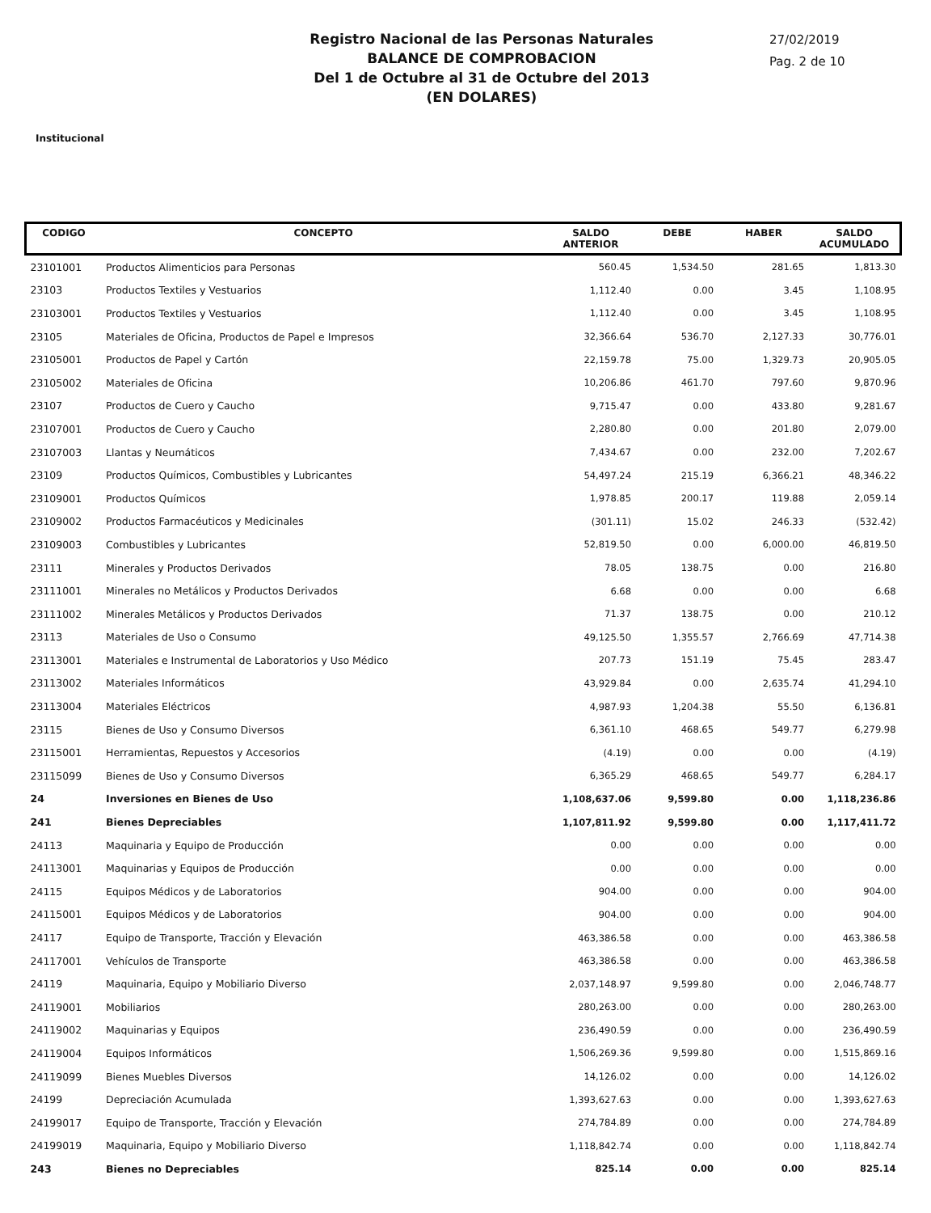Registro Nacional de las Personas Naturales
BALANCE DE COMPROBACION
Del 1 de Octubre al 31 de Octubre del 2013
(EN DOLARES)
27/02/2019
Pag. 2 de 10
Institucional
| CODIGO | CONCEPTO | SALDO ANTERIOR | DEBE | HABER | SALDO ACUMULADO |
| --- | --- | --- | --- | --- | --- |
| 23101001 | Productos Alimenticios para Personas | 560.45 | 1,534.50 | 281.65 | 1,813.30 |
| 23103 | Productos Textiles y Vestuarios | 1,112.40 | 0.00 | 3.45 | 1,108.95 |
| 23103001 | Productos Textiles y Vestuarios | 1,112.40 | 0.00 | 3.45 | 1,108.95 |
| 23105 | Materiales de Oficina, Productos de Papel e Impresos | 32,366.64 | 536.70 | 2,127.33 | 30,776.01 |
| 23105001 | Productos de Papel y Cartón | 22,159.78 | 75.00 | 1,329.73 | 20,905.05 |
| 23105002 | Materiales de Oficina | 10,206.86 | 461.70 | 797.60 | 9,870.96 |
| 23107 | Productos de Cuero y Caucho | 9,715.47 | 0.00 | 433.80 | 9,281.67 |
| 23107001 | Productos de Cuero y Caucho | 2,280.80 | 0.00 | 201.80 | 2,079.00 |
| 23107003 | Llantas y Neumáticos | 7,434.67 | 0.00 | 232.00 | 7,202.67 |
| 23109 | Productos Químicos, Combustibles y Lubricantes | 54,497.24 | 215.19 | 6,366.21 | 48,346.22 |
| 23109001 | Productos Químicos | 1,978.85 | 200.17 | 119.88 | 2,059.14 |
| 23109002 | Productos Farmacéuticos y Medicinales | (301.11) | 15.02 | 246.33 | (532.42) |
| 23109003 | Combustibles y Lubricantes | 52,819.50 | 0.00 | 6,000.00 | 46,819.50 |
| 23111 | Minerales y Productos Derivados | 78.05 | 138.75 | 0.00 | 216.80 |
| 23111001 | Minerales no Metálicos y Productos Derivados | 6.68 | 0.00 | 0.00 | 6.68 |
| 23111002 | Minerales Metálicos y Productos Derivados | 71.37 | 138.75 | 0.00 | 210.12 |
| 23113 | Materiales de Uso o Consumo | 49,125.50 | 1,355.57 | 2,766.69 | 47,714.38 |
| 23113001 | Materiales e Instrumental de Laboratorios y Uso Médico | 207.73 | 151.19 | 75.45 | 283.47 |
| 23113002 | Materiales Informáticos | 43,929.84 | 0.00 | 2,635.74 | 41,294.10 |
| 23113004 | Materiales Eléctricos | 4,987.93 | 1,204.38 | 55.50 | 6,136.81 |
| 23115 | Bienes de Uso y Consumo Diversos | 6,361.10 | 468.65 | 549.77 | 6,279.98 |
| 23115001 | Herramientas, Repuestos y Accesorios | (4.19) | 0.00 | 0.00 | (4.19) |
| 23115099 | Bienes de Uso y Consumo Diversos | 6,365.29 | 468.65 | 549.77 | 6,284.17 |
| 24 | Inversiones en Bienes de Uso | 1,108,637.06 | 9,599.80 | 0.00 | 1,118,236.86 |
| 241 | Bienes Depreciables | 1,107,811.92 | 9,599.80 | 0.00 | 1,117,411.72 |
| 24113 | Maquinaria y Equipo de Producción | 0.00 | 0.00 | 0.00 | 0.00 |
| 24113001 | Maquinarias y Equipos de Producción | 0.00 | 0.00 | 0.00 | 0.00 |
| 24115 | Equipos Médicos y de Laboratorios | 904.00 | 0.00 | 0.00 | 904.00 |
| 24115001 | Equipos Médicos y de Laboratorios | 904.00 | 0.00 | 0.00 | 904.00 |
| 24117 | Equipo de Transporte, Tracción y Elevación | 463,386.58 | 0.00 | 0.00 | 463,386.58 |
| 24117001 | Vehículos de Transporte | 463,386.58 | 0.00 | 0.00 | 463,386.58 |
| 24119 | Maquinaria, Equipo y Mobiliario Diverso | 2,037,148.97 | 9,599.80 | 0.00 | 2,046,748.77 |
| 24119001 | Mobiliarios | 280,263.00 | 0.00 | 0.00 | 280,263.00 |
| 24119002 | Maquinarias y Equipos | 236,490.59 | 0.00 | 0.00 | 236,490.59 |
| 24119004 | Equipos Informáticos | 1,506,269.36 | 9,599.80 | 0.00 | 1,515,869.16 |
| 24119099 | Bienes Muebles Diversos | 14,126.02 | 0.00 | 0.00 | 14,126.02 |
| 24199 | Depreciación Acumulada | 1,393,627.63 | 0.00 | 0.00 | 1,393,627.63 |
| 24199017 | Equipo de Transporte, Tracción y Elevación | 274,784.89 | 0.00 | 0.00 | 274,784.89 |
| 24199019 | Maquinaria, Equipo y Mobiliario Diverso | 1,118,842.74 | 0.00 | 0.00 | 1,118,842.74 |
| 243 | Bienes no Depreciables | 825.14 | 0.00 | 0.00 | 825.14 |